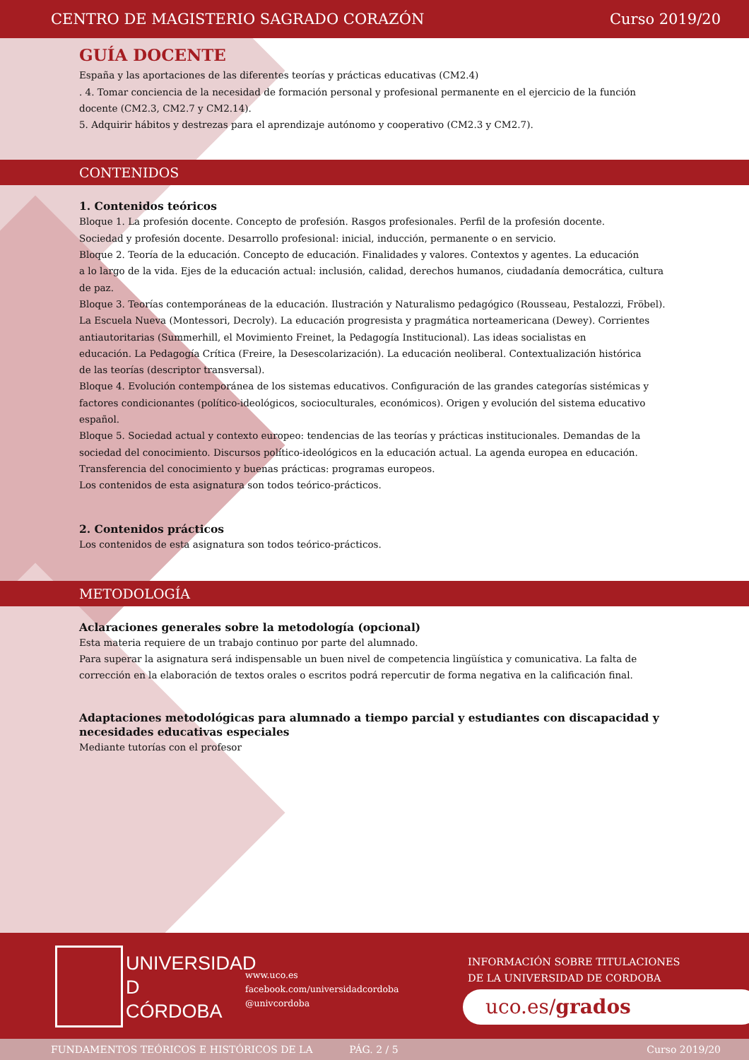CENTRO DE MAGISTERIO SAGRADO CORAZÓN Curso 2019/20
GUÍA DOCENTE
España y las aportaciones de las diferentes teorías y prácticas educativas (CM2.4)
. 4. Tomar conciencia de la necesidad de formación personal y profesional permanente en el ejercicio de la función docente (CM2.3, CM2.7 y CM2.14).
5. Adquirir hábitos y destrezas para el aprendizaje autónomo y cooperativo (CM2.3 y CM2.7).
CONTENIDOS
1. Contenidos teóricos
Bloque 1. La profesión docente. Concepto de profesión. Rasgos profesionales. Perfil de la profesión docente.
Sociedad y profesión docente. Desarrollo profesional: inicial, inducción, permanente o en servicio.
Bloque 2. Teoría de la educación. Concepto de educación. Finalidades y valores. Contextos y agentes. La educación
a lo largo de la vida. Ejes de la educación actual: inclusión, calidad, derechos humanos, ciudadanía democrática, cultura de paz.
Bloque 3. Teorías contemporáneas de la educación. Ilustración y Naturalismo pedagógico (Rousseau, Pestalozzi, Fröbel). La Escuela Nueva (Montessori, Decroly). La educación progresista y pragmática norteamericana (Dewey). Corrientes antiautoritarias (Summerhill, el Movimiento Freinet, la Pedagogía Institucional). Las ideas socialistas en
educación. La Pedagogía Crítica (Freire, la Desescolarización). La educación neoliberal. Contextualización histórica
de las teorías (descriptor transversal).
Bloque 4. Evolución contemporánea de los sistemas educativos. Configuración de las grandes categorías sistémicas y factores condicionantes (político-ideológicos, socioculturales, económicos). Origen y evolución del sistema educativo español.
Bloque 5. Sociedad actual y contexto europeo: tendencias de las teorías y prácticas institucionales. Demandas de la sociedad del conocimiento. Discursos político-ideológicos en la educación actual. La agenda europea en educación. Transferencia del conocimiento y buenas prácticas: programas europeos.
Los contenidos de esta asignatura son todos teórico-prácticos.
2. Contenidos prácticos
Los contenidos de esta asignatura son todos teórico-prácticos.
METODOLOGÍA
Aclaraciones generales sobre la metodología (opcional)
Esta materia requiere de un trabajo continuo por parte del alumnado.
Para superar la asignatura será indispensable un buen nivel de competencia lingüística y comunicativa. La falta de corrección en la elaboración de textos orales o escritos podrá repercutir de forma negativa en la calificación final.
Adaptaciones metodológicas para alumnado a tiempo parcial y estudiantes con discapacidad y necesidades educativas especiales
Mediante tutorías con el profesor
UNIVERSIDAD
D
CÓRDOBA
www.uco.es
facebook.com/universidadcordoba
@univcordoba
INFORMACIÓN SOBRE TITULACIONES
DE LA UNIVERSIDAD DE CORDOBA
uco.es/grados
FUNDAMENTOS TEÓRICOS E HISTÓRICOS DE LA PÁG. 2 / 5 Curso 2019/20